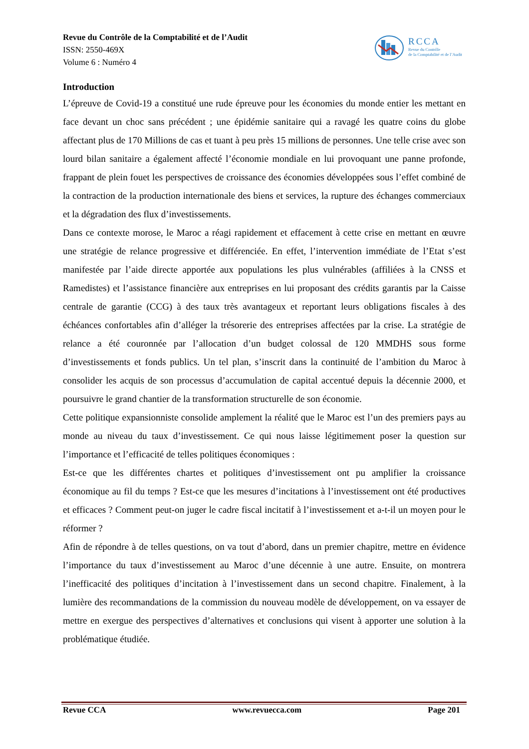Revue du Contrôle de la Comptabilité et de l’Audit
ISSN: 2550-469X
Volume 6 : Numéro 4
RCCA
Revue du Contrôle
de la Comptabilité et de l’Audit
Introduction
L’épreuve de Covid-19 a constitué une rude épreuve pour les économies du monde entier les mettant en face devant un choc sans précédent ; une épidémie sanitaire qui a ravagé les quatre coins du globe affectant plus de 170 Millions de cas et tuant à peu près 15 millions de personnes. Une telle crise avec son lourd bilan sanitaire a également affecté l’économie mondiale en lui provoquant une panne profonde, frappant de plein fouet les perspectives de croissance des économies développées sous l’effet combiné de la contraction de la production internationale des biens et services, la rupture des échanges commerciaux et la dégradation des flux d’investissements.
Dans ce contexte morose, le Maroc a réagi rapidement et effacement à cette crise en mettant en œuvre une stratégie de relance progressive et différenciée. En effet, l’intervention immédiate de l’Etat s’est manifestée par l’aide directe apportée aux populations les plus vulnérables (affiliées à la CNSS et Ramedistes) et l’assistance financière aux entreprises en lui proposant des crédits garantis par la Caisse centrale de garantie (CCG) à des taux très avantageux et reportant leurs obligations fiscales à des échéances confortables afin d’alléger la trésorerie des entreprises affectées par la crise. La stratégie de relance a été couronnée par l’allocation d’un budget colossal de 120 MMDHS sous forme d’investissements et fonds publics. Un tel plan, s’inscrit dans la continuité de l’ambition du Maroc à consolider les acquis de son processus d’accumulation de capital accentué depuis la décennie 2000, et poursuivre le grand chantier de la transformation structurelle de son économie.
Cette politique expansionniste consolide amplement la réalité que le Maroc est l’un des premiers pays au monde au niveau du taux d’investissement. Ce qui nous laisse légitimement poser la question sur l’importance et l’efficacité de telles politiques économiques :
Est-ce que les différentes chartes et politiques d’investissement ont pu amplifier la croissance économique au fil du temps ? Est-ce que les mesures d’incitations à l’investissement ont été productives et efficaces ? Comment peut-on juger le cadre fiscal incitatif à l’investissement et a-t-il un moyen pour le réformer ?
Afin de répondre à de telles questions, on va tout d’abord, dans un premier chapitre, mettre en évidence l’importance du taux d’investissement au Maroc d’une décennie à une autre. Ensuite, on montrera l’inefficacité des politiques d’incitation à l’investissement dans un second chapitre. Finalement, à la lumière des recommandations de la commission du nouveau modèle de développement, on va essayer de mettre en exergue des perspectives d’alternatives et conclusions qui visent à apporter une solution à la problématique étudiée.
Revue CCA www.revuecca.com Page 201